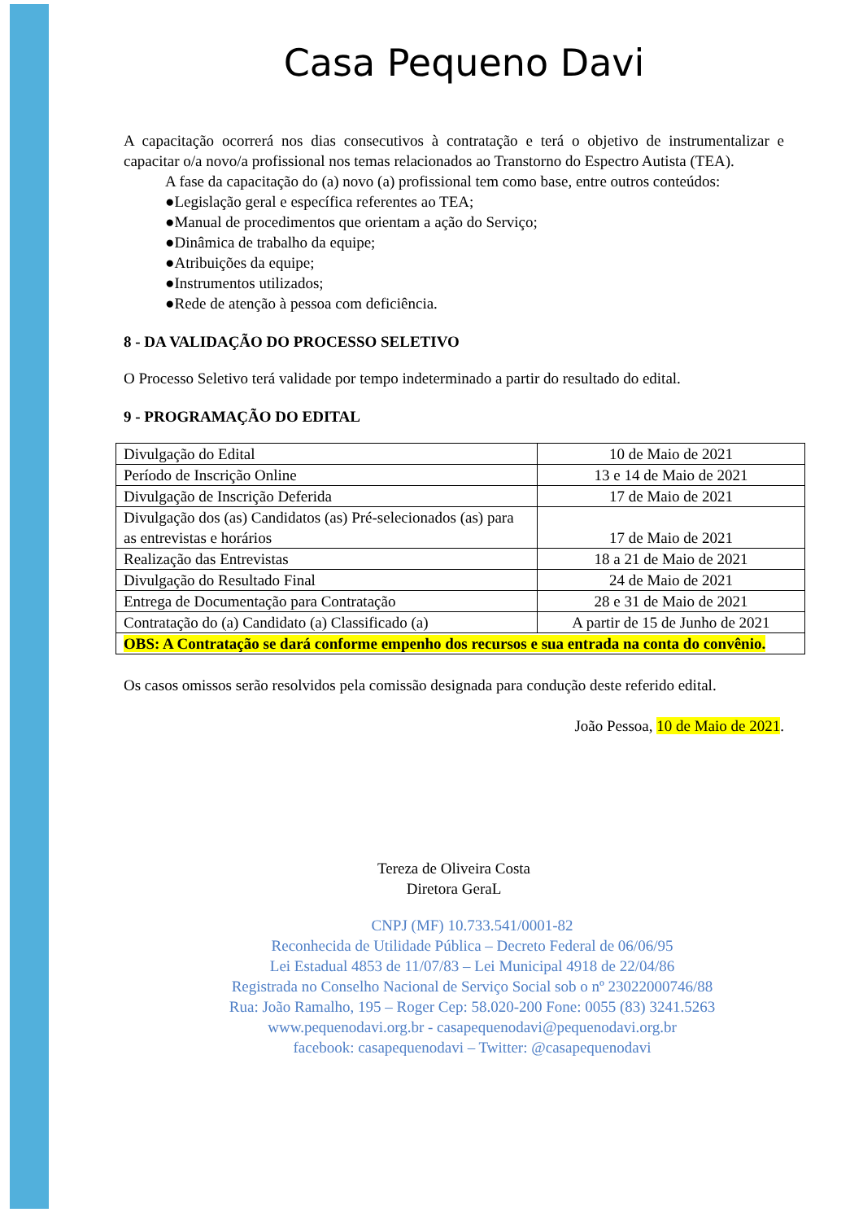Casa Pequeno Davi
A capacitação ocorrerá nos dias consecutivos à contratação e terá o objetivo de instrumentalizar e capacitar o/a novo/a profissional nos temas relacionados ao Transtorno do Espectro Autista (TEA).
A fase da capacitação do (a) novo (a) profissional tem como base, entre outros conteúdos:
●Legislação geral e específica referentes ao TEA;
●Manual de procedimentos que orientam a ação do Serviço;
●Dinâmica de trabalho da equipe;
●Atribuições da equipe;
●Instrumentos utilizados;
●Rede de atenção à pessoa com deficiência.
8 - DA VALIDAÇÃO DO PROCESSO SELETIVO
O Processo Seletivo terá validade por tempo indeterminado a partir do resultado do edital.
9 - PROGRAMAÇÃO DO EDITAL
| Divulgação do Edital | 10 de Maio de 2021 |
| Período de Inscrição Online | 13 e 14 de Maio de 2021 |
| Divulgação de Inscrição Deferida | 17 de Maio de 2021 |
| Divulgação dos (as) Candidatos (as) Pré-selecionados (as) para as entrevistas e horários | 17 de Maio de 2021 |
| Realização das Entrevistas | 18 a 21 de Maio de 2021 |
| Divulgação do Resultado Final | 24 de Maio de 2021 |
| Entrega de Documentação para Contratação | 28 e 31 de Maio de 2021 |
| Contratação do (a) Candidato (a) Classificado (a) | A partir de 15 de Junho de 2021 |
| OBS: A Contratação se dará conforme empenho dos recursos e sua entrada na conta do convênio. | |
Os casos omissos serão resolvidos pela comissão designada para condução deste referido edital.
João Pessoa, 10 de Maio de 2021.
Tereza de Oliveira Costa
Diretora GeraL
CNPJ (MF) 10.733.541/0001-82
Reconhecida de Utilidade Pública – Decreto Federal de 06/06/95
Lei Estadual 4853 de 11/07/83 – Lei Municipal 4918 de 22/04/86
Registrada no Conselho Nacional de Serviço Social sob o nº 23022000746/88
Rua: João Ramalho, 195 – Roger Cep: 58.020-200 Fone: 0055 (83) 3241.5263
www.pequenodavi.org.br - casapequenodavi@pequenodavi.org.br
facebook: casapequenodavi – Twitter: @casapequenodavi